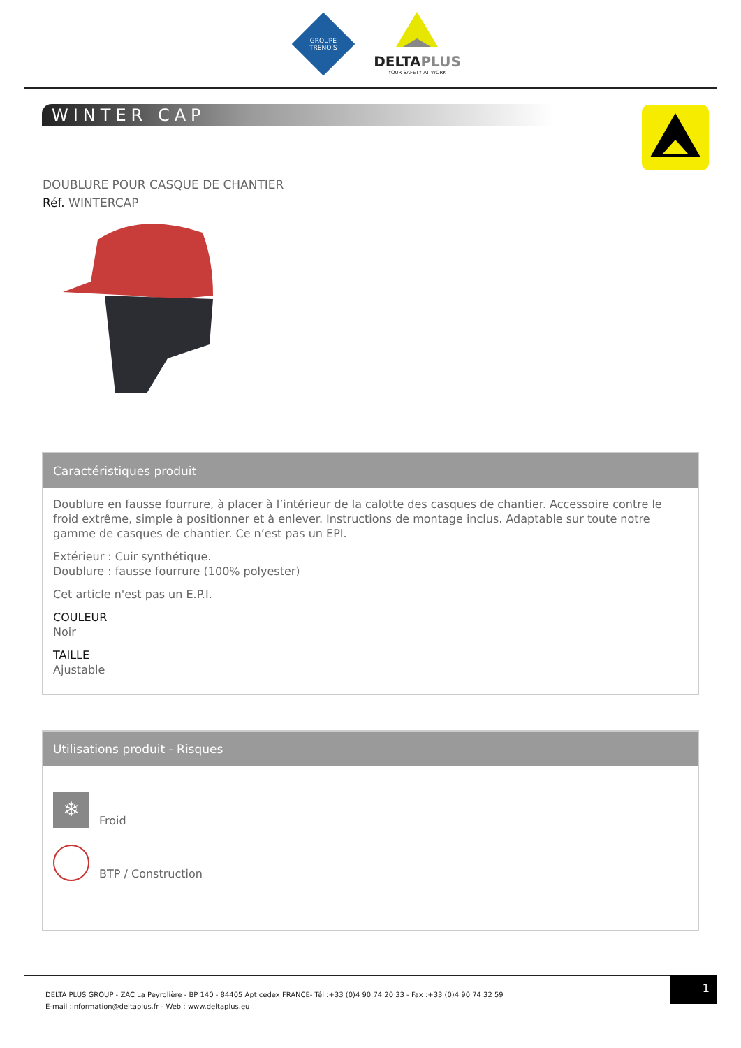GROUPE
TRENOIS
DELTAPLUS
YOUR SAFETY AT WORK
WINTER CAP
DOUBLURE POUR CASQUE DE CHANTIER
Réf. WINTERCAP
Caractéristiques produit
Doublure en fausse fourrure, à placer à l’intérieur de la calotte des casques de chantier. Accessoire contre le froid extrême, simple à positionner et à enlever. Instructions de montage inclus. Adaptable sur toute notre gamme de casques de chantier. Ce n’est pas un EPI.
Extérieur : Cuir synthétique.
Doublure : fausse fourrure (100% polyester)
Cet article n'est pas un E.P.I.
COULEUR
Noir
TAILLE
Ajustable
Utilisations produit - Risques
❄
Froid
BTP / Construction
DELTA PLUS GROUP - ZAC La Peyrolière - BP 140 - 84405 Apt cedex FRANCE- Tél :+33 (0)4 90 74 20 33 - Fax :+33 (0)4 90 74 32 59
E-mail :information@deltaplus.fr - Web : www.deltaplus.eu
1